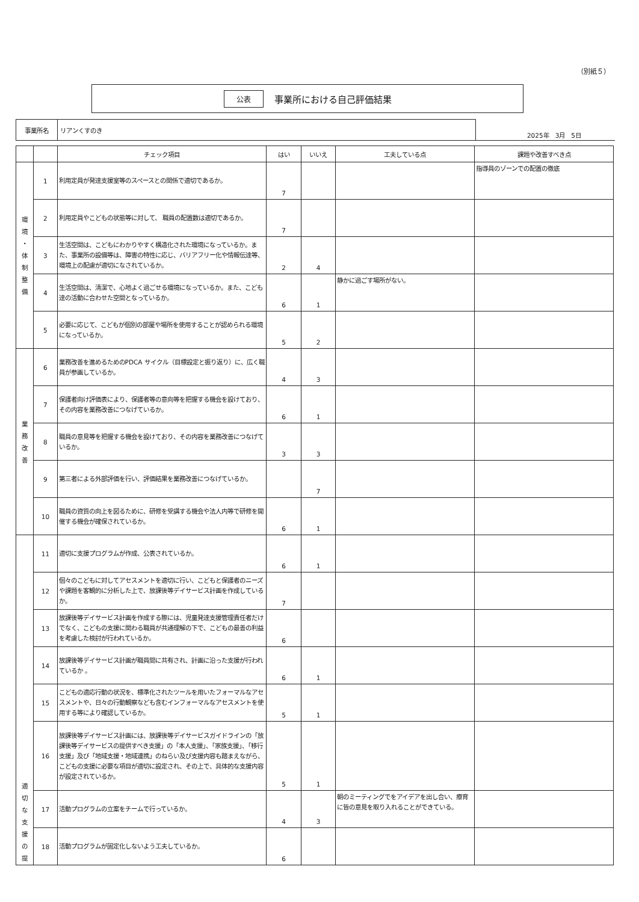（別紙５）
公表 事業所における自己評価結果
| 事業所名 | リアンくすのき |
2025年　3月　5日
| | | チェック項目 | はい | いいえ | 工夫している点 | 課題や改善すべき点 |
| --- | --- | --- | --- | --- | --- | --- |
| 環 境 ・ 体 制 整 備 | 1 | 利用定員が発達支援室等のスペースとの関係で適切であるか。 | 7 | | | 指導員のゾーンでの配置の徹底 |
| | 2 | 利用定員やこどもの状態等に対して、 職員の配置数は適切であるか。 | 7 | | | |
| | 3 | 生活空間は、こどもにわかりやすく構造化された環境になっているか。また、事業所の設備等は、障害の特性に応じ、バリアフリー化や情報伝達等、環境上の配慮が適切になされているか。 | 2 | 4 | | |
| | 4 | 生活空間は、清潔で、心地よく過ごせる環境になっているか。また、こども達の活動に合わせた空間となっているか。 | 6 | 1 | 静かに過ごす場所がない。 | |
| | 5 | 必要に応じて、こどもが個別の部屋や場所を使用することが認められる環境になっているか。 | 5 | 2 | | |
| 業 務 改 善 | 6 | 業務改善を進めるためのPDCA サイクル（目標設定と振り返り）に、広く職員が参画しているか。 | 4 | 3 | | |
| | 7 | 保護者向け評価表により、保護者等の意向等を把握する機会を設けており、その内容を業務改善につなげているか。 | 6 | 1 | | |
| | 8 | 職員の意見等を把握する機会を設けており、その内容を業務改善につなげているか。 | 3 | 3 | | |
| | 9 | 第三者による外部評価を行い、評価結果を業務改善につなげているか。 | | 7 | | |
| | 10 | 職員の資質の向上を図るために、研修を受講する機会や法人内等で研修を開催する機会が確保されているか。 | 6 | 1 | | |
| 適 切 な 支 援 の 提 | 11 | 適切に支援プログラムが作成、公表されているか。 | 6 | 1 | | |
| | 12 | 個々のこどもに対してアセスメントを適切に行い、こどもと保護者のニーズや課題を客観的に分析した上で、放課後等デイサービス計画を作成しているか。 | 7 | | | |
| | 13 | 放課後等デイサービス計画を作成する際には、児童発達支援管理責任者だけでなく、こどもの支援に関わる職員が共通理解の下で、こどもの最善の利益を考慮した検討が行われているか。 | 6 | | | |
| | 14 | 放課後等デイサービス計画が職員間に共有され、計画に沿った支援が行われているか 。 | 6 | 1 | | |
| | 15 | こどもの適応行動の状況を、標準化されたツールを用いたフォーマルなアセスメントや、日々の行動観察なども含むインフォーマルなアセスメントを使用する等により確認しているか。 | 5 | 1 | | |
| | 16 | 放課後等デイサービス計画には、放課後等デイサービスガイドラインの「放課後等デイサービスの提供すべき支援」の「本人支援」、「家族支援」、「移行支援」及び「地域支援・地域連携」のねらい及び支援内容も踏まえながら、こどもの支援に必要な項目が適切に設定され、その上で、具体的な支援内容が設定されているか。 | 5 | 1 | | |
| | 17 | 活動プログラムの立案をチームで行っているか。 | 4 | 3 | 朝のミーティングでをアイデアを出し合い、療育に皆の意見を取り入れることができている。 | |
| | 18 | 活動プログラムが固定化しないよう工夫しているか。 | 6 | | | |